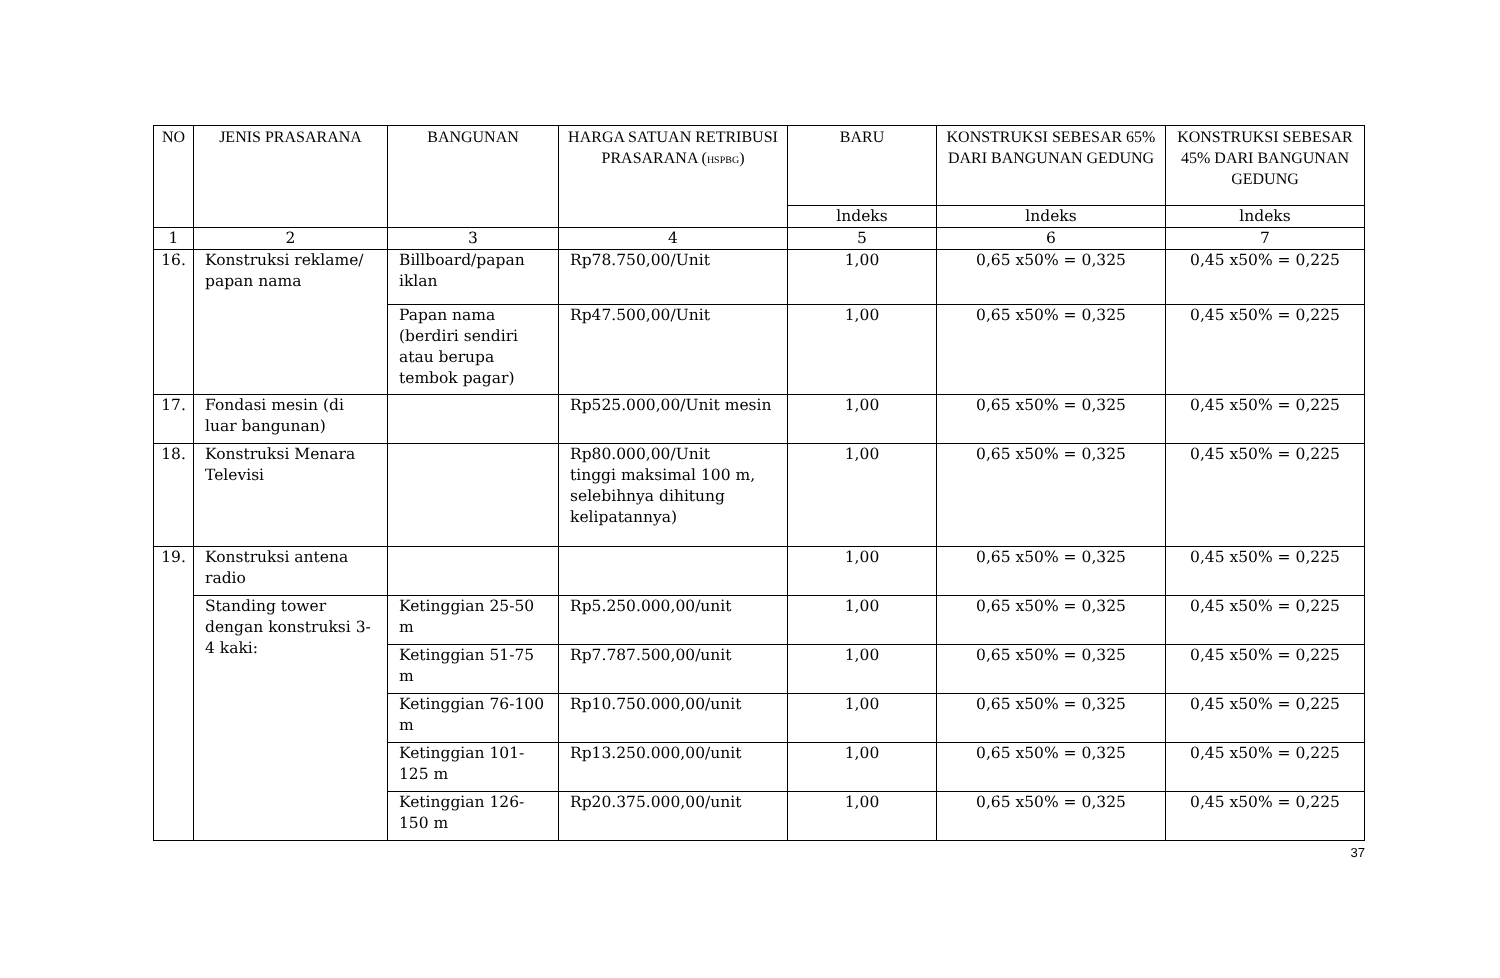| NO | JENIS PRASARANA | BANGUNAN | HARGA SATUAN RETRIBUSI PRASARANA ( HSPBG ) | BARU | KONSTRUKSI SEBESAR 65% DARI BANGUNAN GEDUNG | KONSTRUKSI SEBESAR 45% DARI BANGUNAN GEDUNG |
| --- | --- | --- | --- | --- | --- | --- |
| | | | | lndeks | lndeks | lndeks |
| 1 | 2 | 3 | 4 | 5 | 6 | 7 |
| 16. | Konstruksi reklame/ papan nama | Billboard/papan iklan | Rp78.750,00/Unit | 1,00 | 0,65 x50% = 0,325 | 0,45 x50% = 0,225 |
| | | Papan nama (berdiri sendiri atau berupa tembok pagar) | Rp47.500,00/Unit | 1,00 | 0,65 x50% = 0,325 | 0,45 x50% = 0,225 |
| 17. | Fondasi mesin (di luar bangunan) | | Rp525.000,00/Unit mesin | 1,00 | 0,65 x50% = 0,325 | 0,45 x50% = 0,225 |
| 18. | Konstruksi Menara Televisi | | Rp80.000,00/Unit tinggi maksimal 100 m, selebihnya dihitung kelipatannya) | 1,00 | 0,65 x50% = 0,325 | 0,45 x50% = 0,225 |
| 19. | Konstruksi antena radio | | | 1,00 | 0,65 x50% = 0,325 | 0,45 x50% = 0,225 |
| | Standing tower dengan konstruksi 3-4 kaki: | Ketinggian 25-50 m | Rp5.250.000,00/unit | 1,00 | 0,65 x50% = 0,325 | 0,45 x50% = 0,225 |
| | | Ketinggian 51-75 m | Rp7.787.500,00/unit | 1,00 | 0,65 x50% = 0,325 | 0,45 x50% = 0,225 |
| | | Ketinggian 76-100 m | Rp10.750.000,00/unit | 1,00 | 0,65 x50% = 0,325 | 0,45 x50% = 0,225 |
| | | Ketinggian 101-125 m | Rp13.250.000,00/unit | 1,00 | 0,65 x50% = 0,325 | 0,45 x50% = 0,225 |
| | | Ketinggian 126-150 m | Rp20.375.000,00/unit | 1,00 | 0,65 x50% = 0,325 | 0,45 x50% = 0,225 |
37